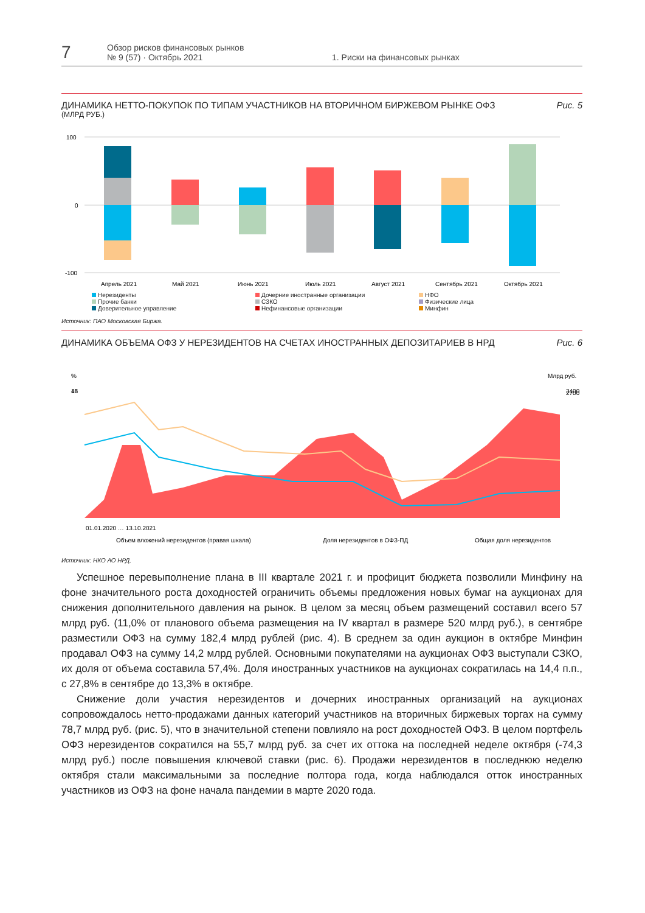7
Обзор рисков финансовых рынков
№ 9 (57) · Октябрь 2021
1. Риски на финансовых рынках
ДИНАМИКА НЕТТО-ПОКУПОК ПО ТИПАМ УЧАСТНИКОВ НА ВТОРИЧНОМ БИРЖЕВОМ РЫНКЕ ОФЗ
(МЛРД РУБ.)
Рис. 5
100
0
-100
Апрель 2021
Май 2021
Июнь 2021
Июль 2021
Август 2021
Сентябрь 2021
Октябрь 2021
Нерезиденты
Дочерние иностранные организации
НФО
Прочие банки
СЗКО
Физические лица
Доверительное управление
Нефинансовые организации
Минфин
Источник: ПАО Московская Биржа.
ДИНАМИКА ОБЪЕМА ОФЗ У НЕРЕЗИДЕНТОВ НА СЧЕТАХ ИНОСТРАННЫХ ДЕПОЗИТАРИЕВ В НРД
Рис. 6
%
Млрд руб.
46
18
3400
2700
01.01.2020 … 13.10.2021
Объем вложений нерезидентов (правая шкала)
Доля нерезидентов в ОФЗ-ПД
Общая доля нерезидентов
Источник: НКО АО НРД.
Успешное перевыполнение плана в III квартале 2021 г. и профицит бюджета позволили Минфину на фоне значительного роста доходностей ограничить объемы предложения новых бумаг на аукционах для снижения дополнительного давления на рынок. В целом за месяц объем размещений составил всего 57 млрд руб. (11,0% от планового объема размещения на IV квартал в размере 520 млрд руб.), в сентябре разместили ОФЗ на сумму 182,4 млрд рублей (рис. 4). В среднем за один аукцион в октябре Минфин продавал ОФЗ на сумму 14,2 млрд рублей. Основными покупателями на аукционах ОФЗ выступали СЗКО, их доля от объема составила 57,4%. Доля иностранных участников на аукционах сократилась на 14,4 п.п., с 27,8% в сентябре до 13,3% в октябре.
Снижение доли участия нерезидентов и дочерних иностранных организаций на аукционах сопровождалось нетто-продажами данных категорий участников на вторичных биржевых торгах на сумму 78,7 млрд руб. (рис. 5), что в значительной степени повлияло на рост доходностей ОФЗ. В целом портфель ОФЗ нерезидентов сократился на 55,7 млрд руб. за счет их оттока на последней неделе октября (-74,3 млрд руб.) после повышения ключевой ставки (рис. 6). Продажи нерезидентов в последнюю неделю октября стали максимальными за последние полтора года, когда наблюдался отток иностранных участников из ОФЗ на фоне начала пандемии в марте 2020 года.